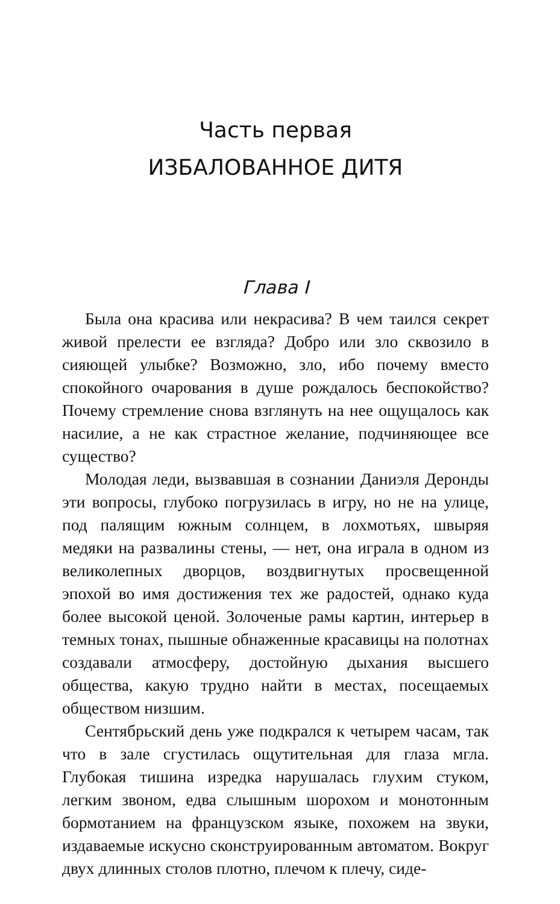Часть первая
ИЗБАЛОВАННОЕ ДИТЯ
Глава I
Была она красива или некрасива? В чем таился секрет живой прелести ее взгляда? Добро или зло сквозило в сияющей улыбке? Возможно, зло, ибо почему вместо спокойного очарования в душе рождалось беспокойство? Почему стремление снова взглянуть на нее ощущалось как насилие, а не как страстное желание, подчиняющее все существо?
Молодая леди, вызвавшая в сознании Даниэля Деронды эти вопросы, глубоко погрузилась в игру, но не на улице, под палящим южным солнцем, в лохмотьях, швыряя медяки на развалины стены, — нет, она играла в одном из великолепных дворцов, воздвигнутых просвещенной эпохой во имя достижения тех же радостей, однако куда более высокой ценой. Золоченые рамы картин, интерьер в темных тонах, пышные обнаженные красавицы на полотнах создавали атмосферу, достойную дыхания высшего общества, какую трудно найти в местах, посещаемых обществом низшим.
Сентябрьский день уже подкрался к четырем часам, так что в зале сгустилась ощутительная для глаза мгла. Глубокая тишина изредка нарушалась глухим стуком, легким звоном, едва слышным шорохом и монотонным бормотанием на французском языке, похожем на звуки, издаваемые искусно сконструированным автоматом. Вокруг двух длинных столов плотно, плечом к плечу, сиде-